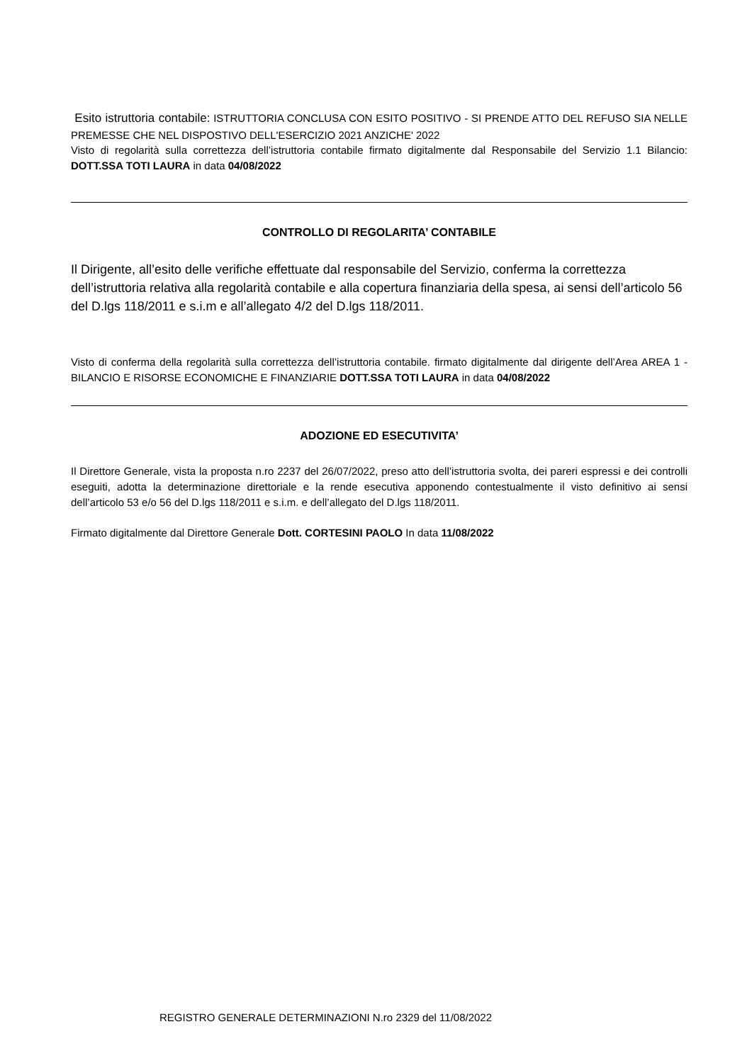Esito istruttoria contabile: ISTRUTTORIA CONCLUSA CON ESITO POSITIVO - SI PRENDE ATTO DEL REFUSO SIA NELLE PREMESSE CHE NEL DISPOSTIVO DELL'ESERCIZIO 2021 ANZICHE' 2022
Visto di regolarità sulla correttezza dell’istruttoria contabile firmato digitalmente dal Responsabile del Servizio 1.1 Bilancio: DOTT.SSA TOTI LAURA in data 04/08/2022
CONTROLLO DI REGOLARITA’ CONTABILE
Il Dirigente, all’esito delle verifiche effettuate dal responsabile del Servizio, conferma la correttezza dell’istruttoria relativa alla regolarità contabile e alla copertura finanziaria della spesa, ai sensi dell’articolo 56 del D.lgs 118/2011 e s.i.m e all’allegato 4/2 del D.lgs 118/2011.
Visto di conferma della regolarità sulla correttezza dell’istruttoria contabile. firmato digitalmente dal dirigente dell’Area AREA 1 - BILANCIO E RISORSE ECONOMICHE E FINANZIARIE DOTT.SSA TOTI LAURA in data 04/08/2022
ADOZIONE ED ESECUTIVITA’
Il Direttore Generale, vista la proposta n.ro 2237 del 26/07/2022, preso atto dell’istruttoria svolta, dei pareri espressi e dei controlli eseguiti, adotta la determinazione direttoriale e la rende esecutiva apponendo contestualmente il visto definitivo ai sensi dell’articolo 53 e/o 56 del D.lgs 118/2011 e s.i.m. e dell’allegato del D.lgs 118/2011.
Firmato digitalmente dal Direttore Generale Dott. CORTESINI PAOLO In data 11/08/2022
REGISTRO GENERALE DETERMINAZIONI N.ro 2329 del 11/08/2022